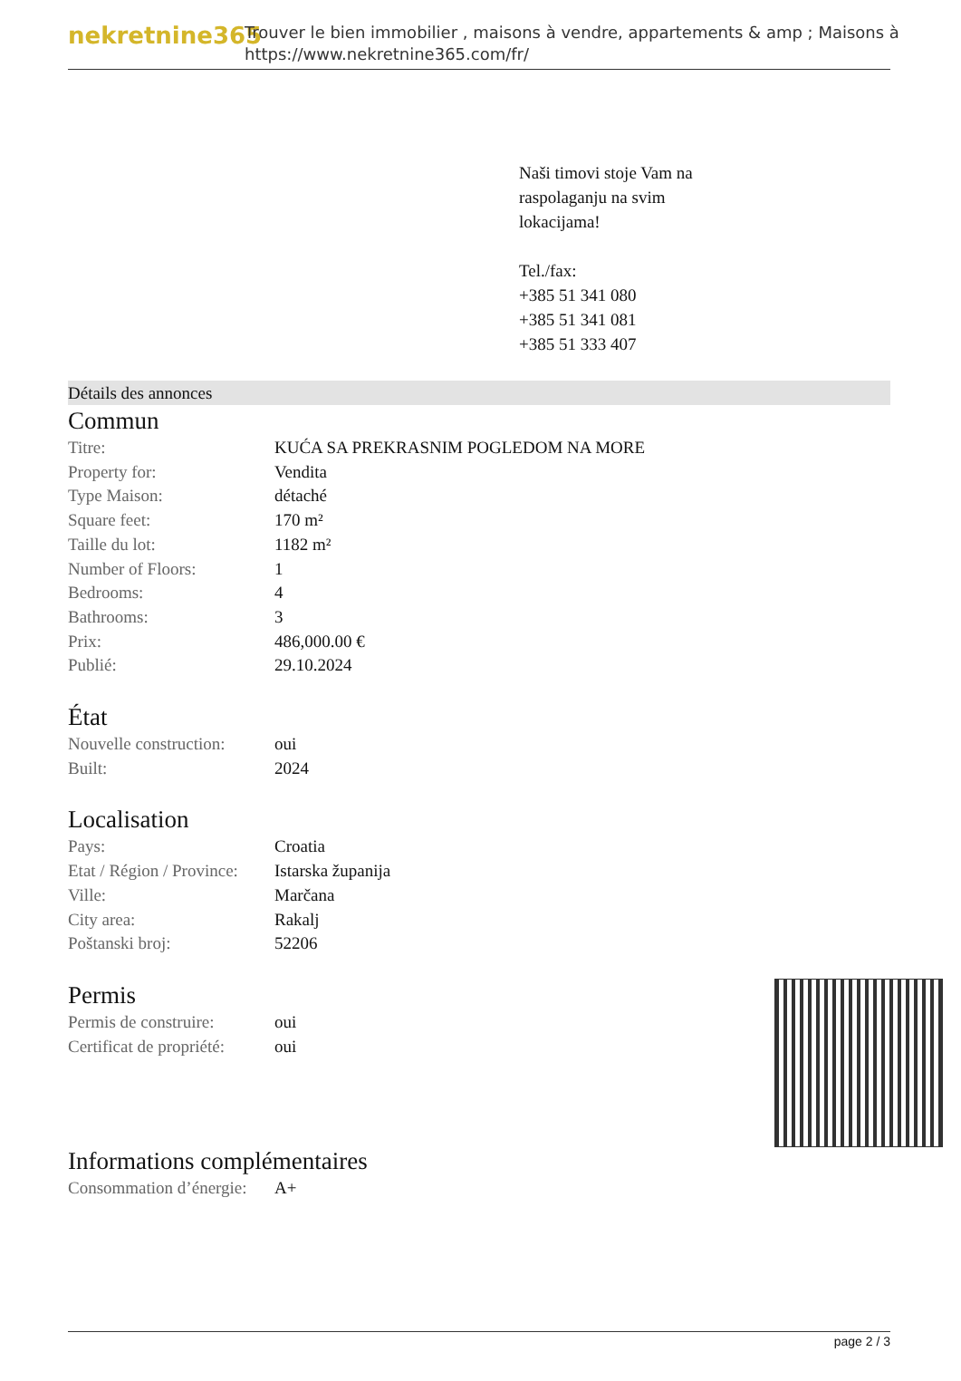nekretnine365
Trouver le bien immobilier , maisons à vendre, appartements & amp ; Maisons à
https://www.nekretnine365.com/fr/
Naši timovi stoje Vam na
raspolaganju na svim
lokacijama!
Tel./fax:
+385 51 341 080
+385 51 341 081
+385 51 333 407
Détails des annonces
Commun
| Titre: | KUĆA SA PREKRASNIM POGLEDOM NA MORE |
| Property for: | Vendita |
| Type Maison: | détaché |
| Square feet: | 170 m² |
| Taille du lot: | 1182 m² |
| Number of Floors: | 1 |
| Bedrooms: | 4 |
| Bathrooms: | 3 |
| Prix: | 486,000.00 € |
| Publié: | 29.10.2024 |
État
| Nouvelle construction: | oui |
| Built: | 2024 |
Localisation
| Pays: | Croatia |
| Etat / Région / Province: | Istarska županija |
| Ville: | Marčana |
| City area: | Rakalj |
| Poštanski broj: | 52206 |
Permis
| Permis de construire: | oui |
| Certificat de propriété: | oui |
Informations complémentaires
| Consommation d’énergie: | A+ |
page 2 / 3